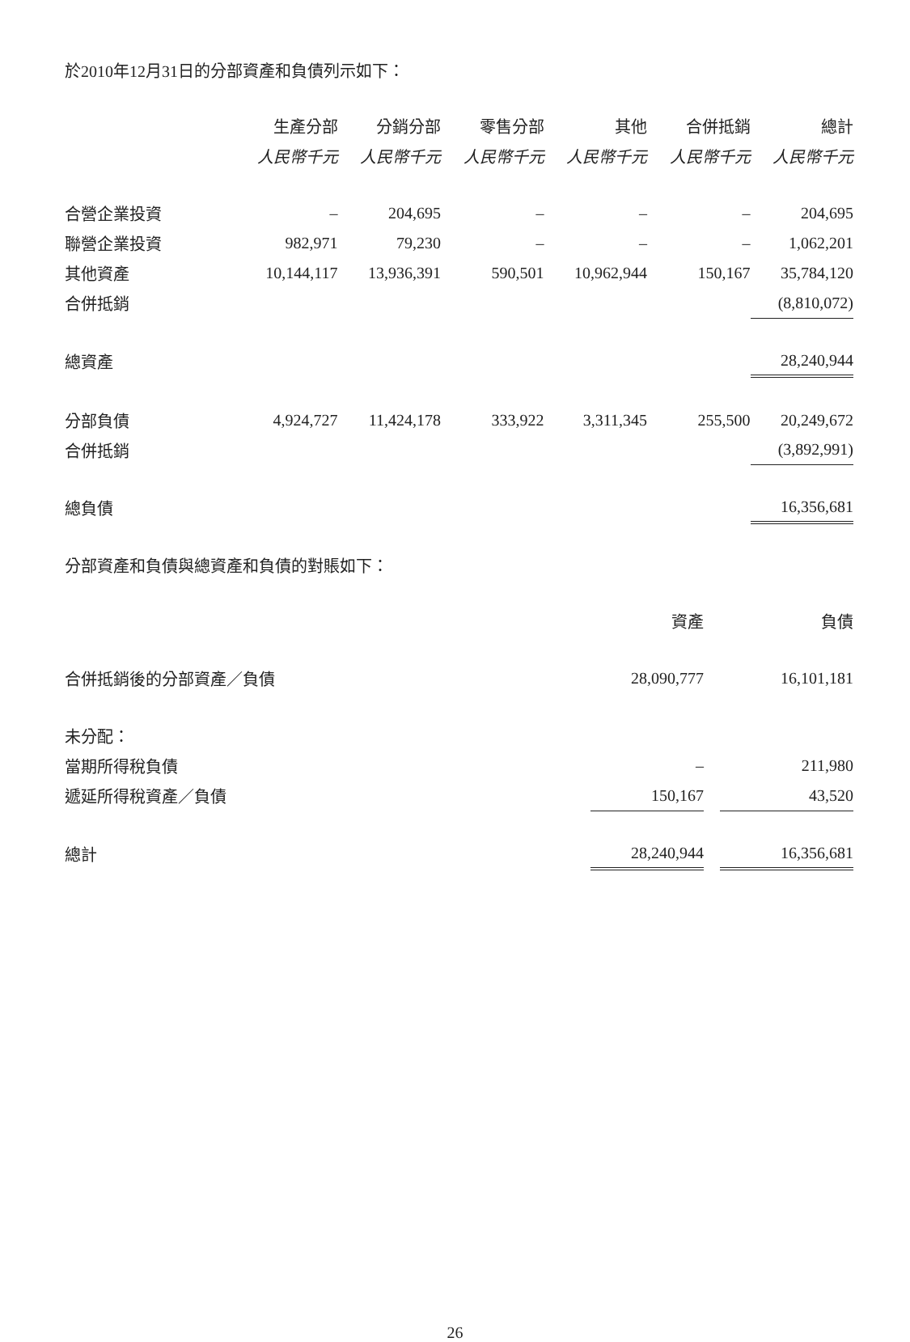於2010年12月31日的分部資產和負債列示如下：
| | 生產分部 | 分銷分部 | 零售分部 | 其他 | 合併抵銷 | 總計 |
| --- | --- | --- | --- | --- | --- | --- |
| | 人民幣千元 | 人民幣千元 | 人民幣千元 | 人民幣千元 | 人民幣千元 | 人民幣千元 |
| 合營企業投資 | – | 204,695 | – | – | – | 204,695 |
| 聯營企業投資 | 982,971 | 79,230 | – | – | – | 1,062,201 |
| 其他資產 | 10,144,117 | 13,936,391 | 590,501 | 10,962,944 | 150,167 | 35,784,120 |
| 合併抵銷 | | | | | | (8,810,072) |
| 總資產 | | | | | | 28,240,944 |
| 分部負債 | 4,924,727 | 11,424,178 | 333,922 | 3,311,345 | 255,500 | 20,249,672 |
| 合併抵銷 | | | | | | (3,892,991) |
| 總負債 | | | | | | 16,356,681 |
分部資產和負債與總資產和負債的對賬如下：
| | 資產 | | 負債 |
| --- | --- | --- | --- |
| 合併抵銷後的分部資產／負債 | 28,090,777 | | 16,101,181 |
| 未分配： | | | |
| 當期所得稅負債 | – | | 211,980 |
| 遞延所得稅資產／負債 | 150,167 | | 43,520 |
| 總計 | 28,240,944 | | 16,356,681 |
26